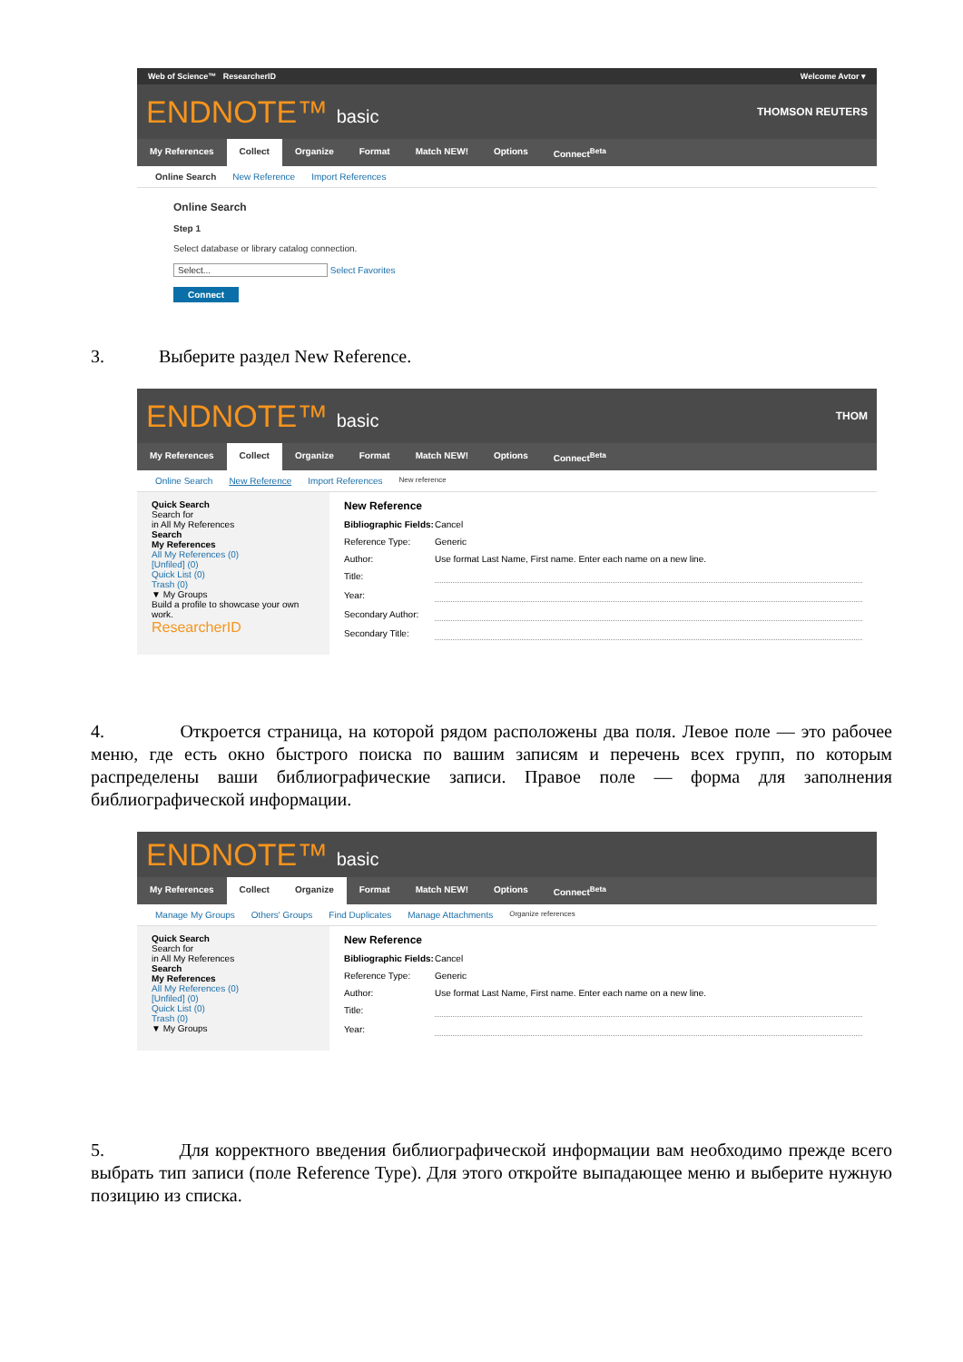Web of Science™ ResearcherID Welcome Avtor ▾
ENDNOTE™ basic
THOMSON REUTERS
My References Collect Organize Format Match NEW! Options Connect<sup>Beta</sup>
Online Search New Reference Import References
Online Search
Step 1
Select database or library catalog connection.
Select... Select Favorites
Connect
3. Выберите раздел New Reference.
ENDNOTE™ basic
THOM
My References Collect Organize Format Match NEW! Options Connect<sup>Beta</sup>
Online Search New Reference Import References New reference
Quick Search
Search for
in All My References
Search
My References
All My References (0)
[Unfiled] (0)
Quick List (0)
Trash (0)
▼ My Groups
Build a profile to showcase your own work.
ResearcherID
New Reference
Bibliographic Fields: Cancel
Reference Type: Generic
Author: Use format Last Name, First name. Enter each name on a new line.
Title:
Year:
Secondary Author:
Secondary Title:
4. Откроется страница, на которой рядом расположены два поля. Левое поле — это рабочее меню, где есть окно быстрого поиска по вашим записям и перечень всех групп, по которым распределены ваши библиографические записи. Правое поле — форма для заполнения библиографической информации.
ENDNOTE™ basic
My References Collect Organize Format Match NEW! Options Connect<sup>Beta</sup>
Manage My Groups Others' Groups Find Duplicates Manage Attachments Organize references
Quick Search
Search for
in All My References
Search
My References
All My References (0)
[Unfiled] (0)
Quick List (0)
Trash (0)
▼ My Groups
New Reference
Bibliographic Fields: Cancel
Reference Type: Generic
Author: Use format Last Name, First name. Enter each name on a new line.
Title:
Year:
5. Для корректного введения библиографической информации вам необходимо прежде всего выбрать тип записи (поле Reference Type). Для этого откройте выпадающее меню и выберите нужную позицию из списка.